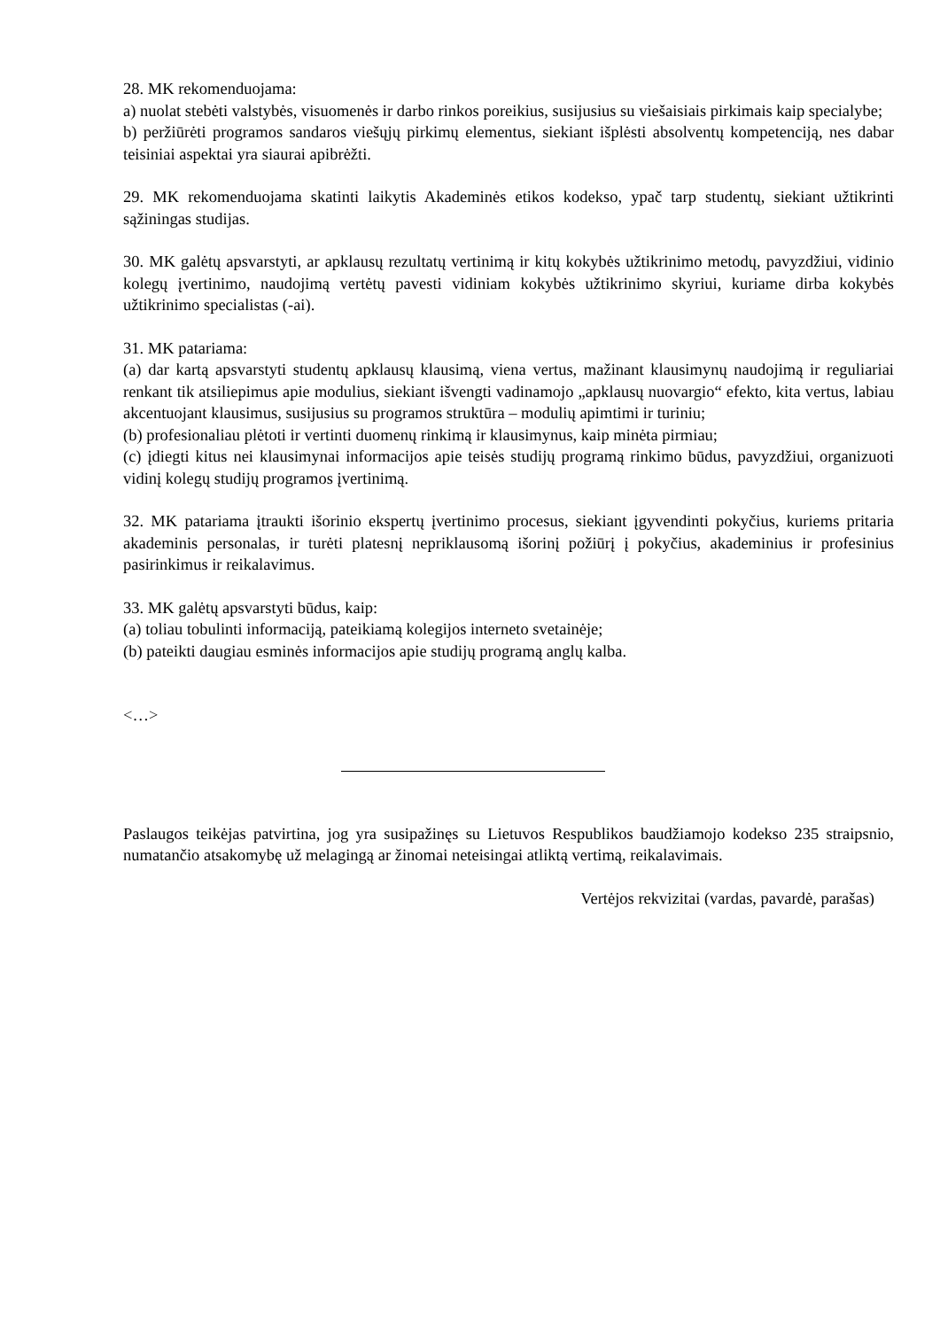28. MK rekomenduojama:
a) nuolat stebėti valstybės, visuomenės ir darbo rinkos poreikius, susijusius su viešaisiais pirkimais kaip specialybe;
b) peržiūrėti programos sandaros viešųjų pirkimų elementus, siekiant išplėsti absolventų kompetenciją, nes dabar teisiniai aspektai yra siaurai apibrėžti.
29. MK rekomenduojama skatinti laikytis Akademinės etikos kodekso, ypač tarp studentų, siekiant užtikrinti sąžiningas studijas.
30. MK galėtų apsvarstyti, ar apklausų rezultatų vertinimą ir kitų kokybės užtikrinimo metodų, pavyzdžiui, vidinio kolegų įvertinimo, naudojimą vertėtų pavesti vidiniam kokybės užtikrinimo skyriui, kuriame dirba kokybės užtikrinimo specialistas (-ai).
31. MK patariama:
(a) dar kartą apsvarstyti studentų apklausų klausimą, viena vertus, mažinant klausimynų naudojimą ir reguliariai renkant tik atsiliepimus apie modulius, siekiant išvengti vadinamojo „apklausų nuovargio“ efekto, kita vertus, labiau akcentuojant klausimus, susijusius su programos struktūra – modulių apimtimi ir turiniu;
(b) profesionaliau plėtoti ir vertinti duomenų rinkimą ir klausimynus, kaip minėta pirmiau;
(c) įdiegti kitus nei klausimynai informacijos apie teisės studijų programą rinkimo būdus, pavyzdžiui, organizuoti vidinį kolegų studijų programos įvertinimą.
32. MK patariama įtraukti išorinio ekspertų įvertinimo procesus, siekiant įgyvendinti pokyčius, kuriems pritaria akademinis personalas, ir turėti platesnį nepriklausomą išorinį požiūrį į pokyčius, akademinius ir profesinius pasirinkimus ir reikalavimus.
33. MK galėtų apsvarstyti būdus, kaip:
(a) toliau tobulinti informaciją, pateikiamą kolegijos interneto svetainėje;
(b) pateikti daugiau esminės informacijos apie studijų programą anglų kalba.
<…>
Paslaugos teikėjas patvirtina, jog yra susipažinęs su Lietuvos Respublikos baudžiamojo kodekso 235 straipsnio, numatančio atsakomybę už melagingą ar žinomai neteisingai atliktą vertimą, reikalavimais.
Vertėjos rekvizitai (vardas, pavardė, parašas)